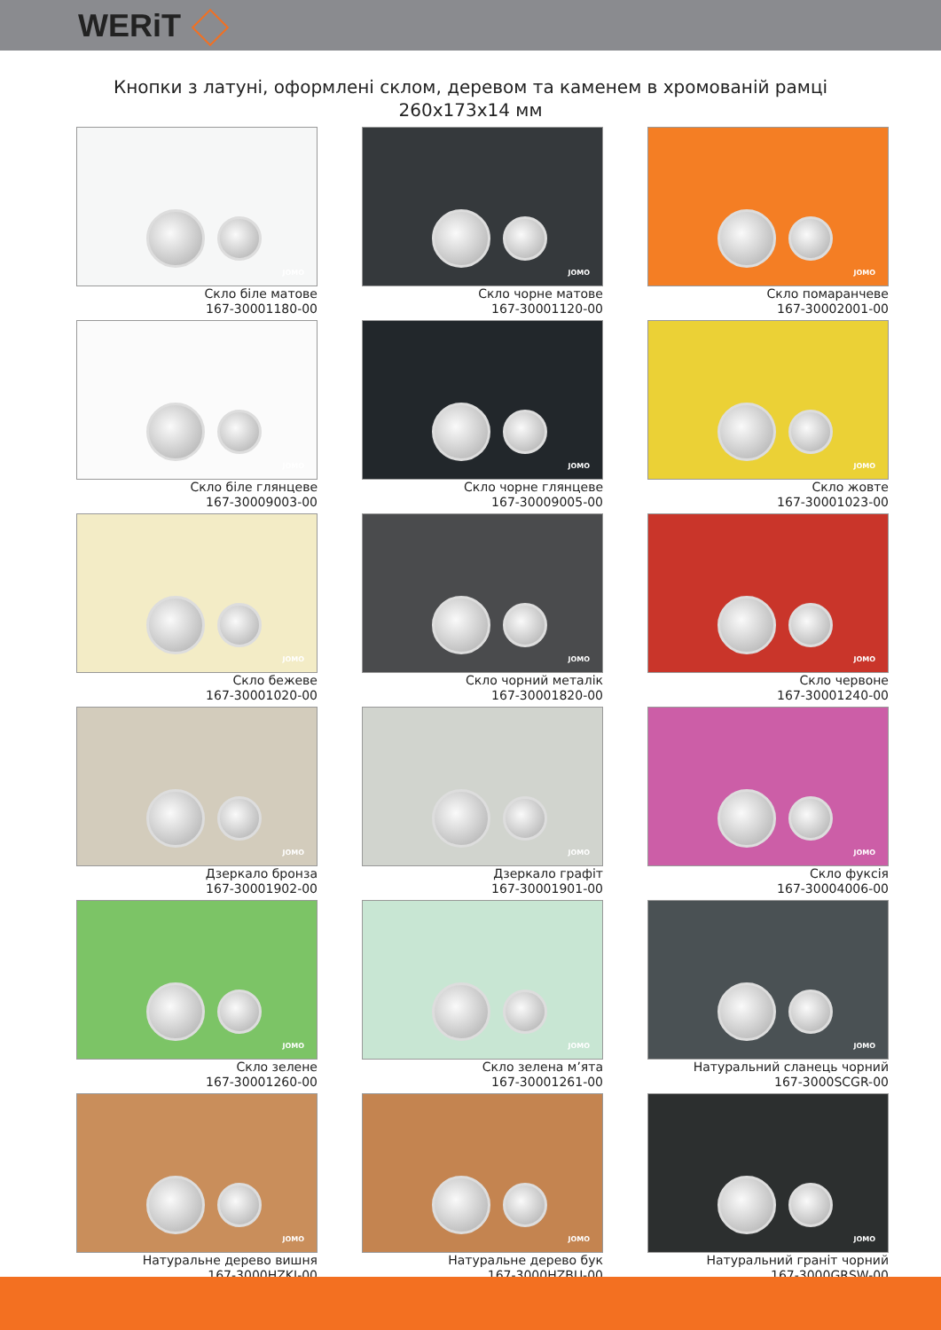WERiT
Кнопки з латуні, оформлені склом, деревом та каменем в хромованій рамці
260x173x14 мм
JOMO
Скло біле матове
167-30001180-00
JOMO
Скло чорне матове
167-30001120-00
JOMO
Скло помаранчеве
167-30002001-00
JOMO
Скло біле глянцеве
167-30009003-00
JOMO
Скло чорне глянцеве
167-30009005-00
JOMO
Скло жовте
167-30001023-00
JOMO
Скло бежеве
167-30001020-00
JOMO
Скло чорний металік
167-30001820-00
JOMO
Скло червоне
167-30001240-00
JOMO
Дзеркало бронза
167-30001902-00
JOMO
Дзеркало графіт
167-30001901-00
JOMO
Скло фуксія
167-30004006-00
JOMO
Скло зелене
167-30001260-00
JOMO
Скло зелена м’ята
167-30001261-00
JOMO
Натуральний сланець чорний
167-3000SCGR-00
JOMO
Натуральне дерево вишня
167-3000HZKI-00
JOMO
Натуральне дерево бук
167-3000HZBU-00
JOMO
Натуральний граніт чорний
167-3000GRSW-00